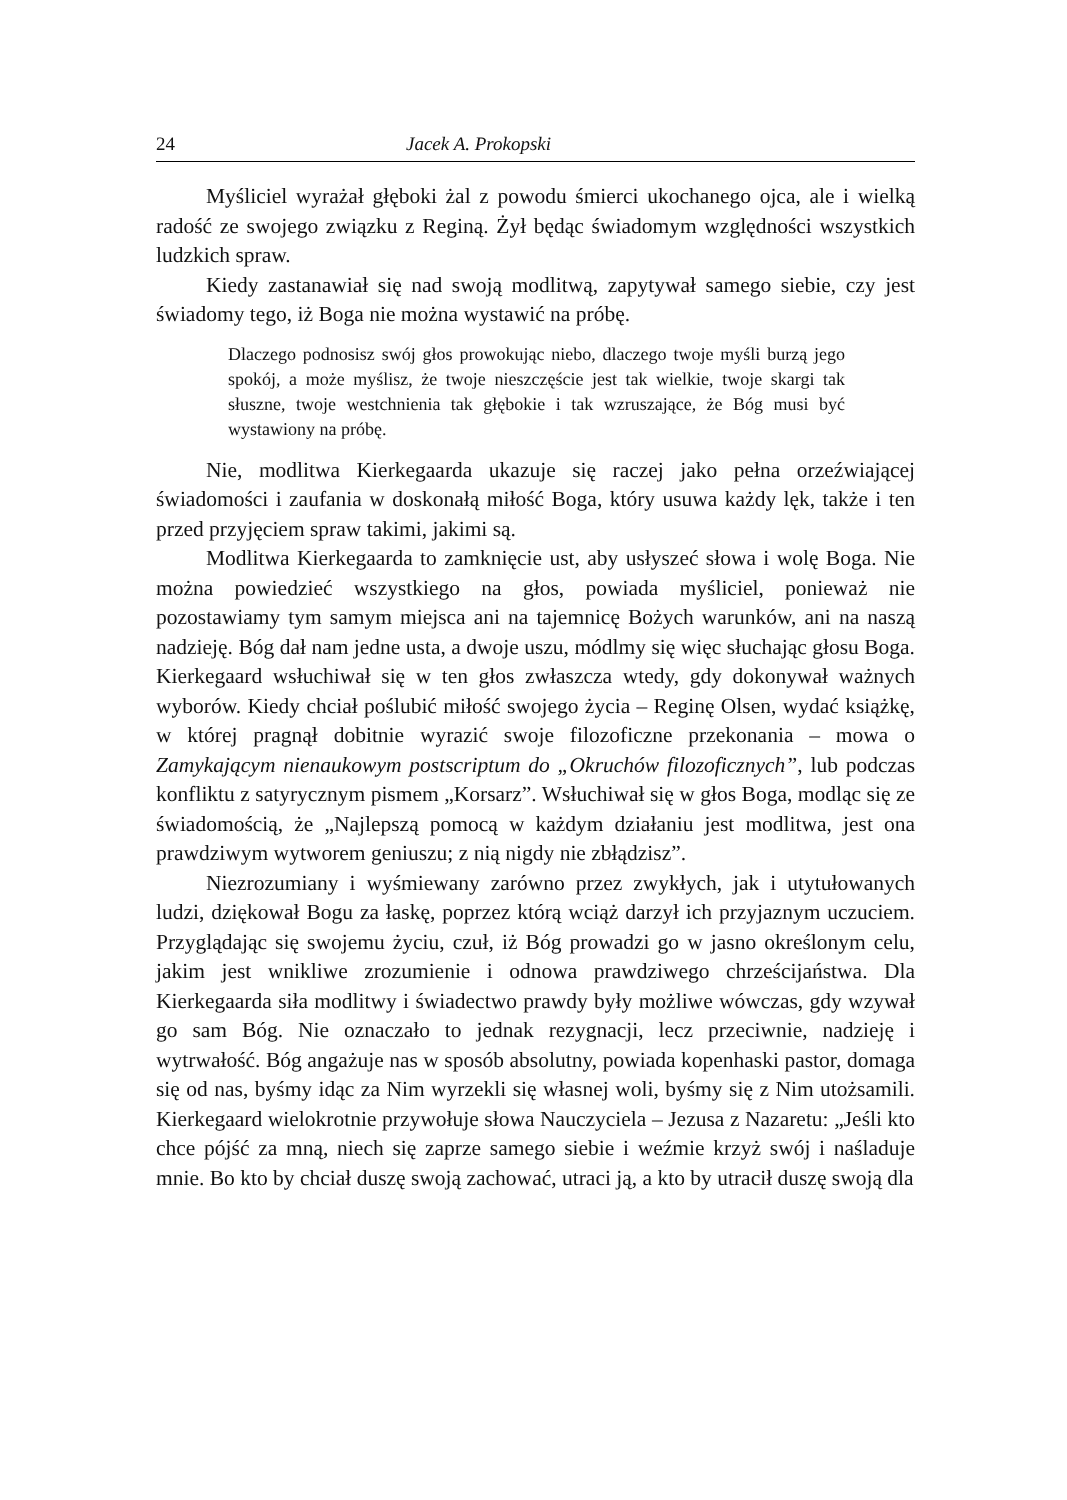24 Jacek A. Prokopski
Myśliciel wyrażał głęboki żal z powodu śmierci ukochanego ojca, ale i wielką radość ze swojego związku z Reginą. Żył będąc świadomym względności wszystkich ludzkich spraw.
Kiedy zastanawiał się nad swoją modlitwą, zapytywał samego siebie, czy jest świadomy tego, iż Boga nie można wystawić na próbę.
Dlaczego podnosisz swój głos prowokując niebo, dlaczego twoje myśli burzą jego spokój, a może myślisz, że twoje nieszczęście jest tak wielkie, twoje skargi tak słuszne, twoje westchnienia tak głębokie i tak wzruszające, że Bóg musi być wystawiony na próbę.
Nie, modlitwa Kierkegaarda ukazuje się raczej jako pełna orzeźwiającej świadomości i zaufania w doskonałą miłość Boga, który usuwa każdy lęk, także i ten przed przyjęciem spraw takimi, jakimi są.
Modlitwa Kierkegaarda to zamknięcie ust, aby usłyszeć słowa i wolę Boga. Nie można powiedzieć wszystkiego na głos, powiada myśliciel, ponieważ nie pozostawiamy tym samym miejsca ani na tajemnicę Bożych warunków, ani na naszą nadzieję. Bóg dał nam jedne usta, a dwoje uszu, módlmy się więc słuchając głosu Boga. Kierkegaard wsłuchiwał się w ten głos zwłaszcza wtedy, gdy dokonywał ważnych wyborów. Kiedy chciał poślubić miłość swojego życia – Reginę Olsen, wydać książkę, w której pragnął dobitnie wyrazić swoje filozoficzne przekonania – mowa o Zamykającym nienaukowym postscriptum do „Okruchów filozoficznych”, lub podczas konfliktu z satyrycznym pismem „Korsarz”. Wsłuchiwał się w głos Boga, modląc się ze świadomością, że „Najlepszą pomocą w każdym działaniu jest modlitwa, jest ona prawdziwym wytworem geniuszu; z nią nigdy nie zbłądzisz”.
Niezrozumiany i wyśmiewany zarówno przez zwykłych, jak i utytułowanych ludzi, dziękował Bogu za łaskę, poprzez którą wciąż darzył ich przyjaznym uczuciem. Przyglądając się swojemu życiu, czuł, iż Bóg prowadzi go w jasno określonym celu, jakim jest wnikliwe zrozumienie i odnowa prawdziwego chrześcijaństwa. Dla Kierkegaarda siła modlitwy i świadectwo prawdy były możliwe wówczas, gdy wzywał go sam Bóg. Nie oznaczało to jednak rezygnacji, lecz przeciwnie, nadzieję i wytrwałość. Bóg angażuje nas w sposób absolutny, powiada kopenhaski pastor, domaga się od nas, byśmy idąc za Nim wyrzekli się własnej woli, byśmy się z Nim utożsamili. Kierkegaard wielokrotnie przywołuje słowa Nauczyciela – Jezusa z Nazaretu: „Jeśli kto chce pójść za mną, niech się zaprze samego siebie i weźmie krzyż swój i naśladuje mnie. Bo kto by chciał duszę swoją zachować, utraci ją, a kto by utracił duszę swoją dla